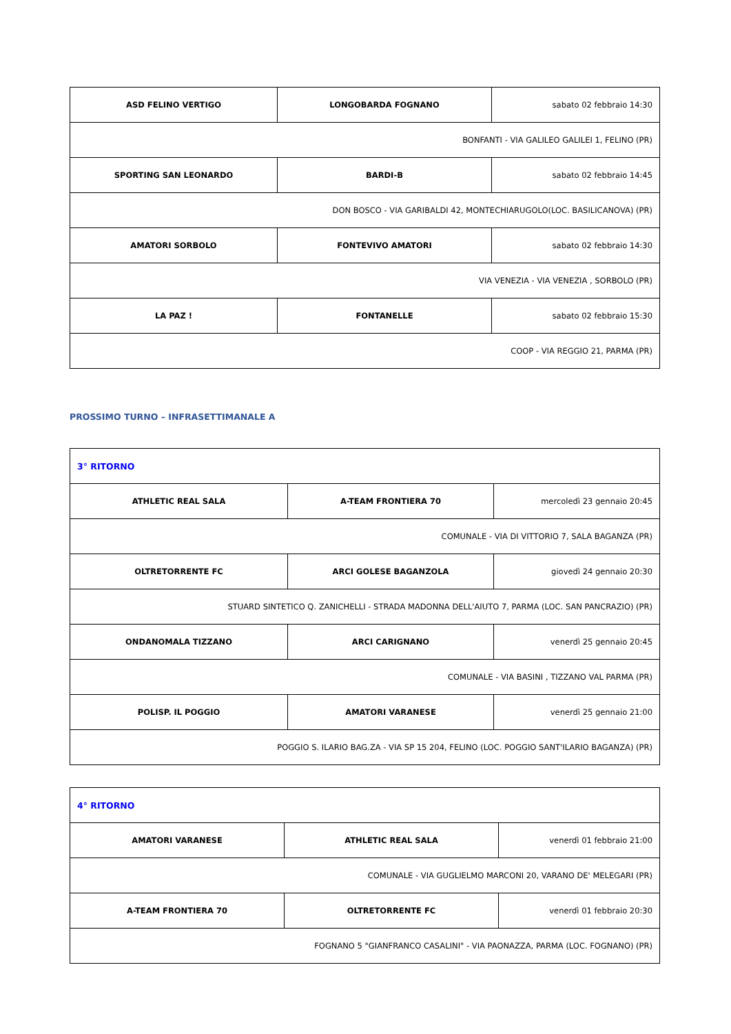| ASD FELINO VERTIGO | LONGOBARDA FOGNANO | sabato 02 febbraio 14:30 |
| BONFANTI - VIA GALILEO GALILEI 1, FELINO (PR) | | |
| SPORTING SAN LEONARDO | BARDI-B | sabato 02 febbraio 14:45 |
| DON BOSCO - VIA GARIBALDI 42, MONTECHIARUGOLO(LOC. BASILICANOVA) (PR) | | |
| AMATORI SORBOLO | FONTEVIVO AMATORI | sabato 02 febbraio 14:30 |
| VIA VENEZIA - VIA VENEZIA , SORBOLO (PR) | | |
| LA PAZ ! | FONTANELLE | sabato 02 febbraio 15:30 |
| COOP - VIA REGGIO 21, PARMA (PR) | | |
PROSSIMO TURNO – INFRASETTIMANALE A
| 3° RITORNO | | |
| ATHLETIC REAL SALA | A-TEAM FRONTIERA 70 | mercoledì 23 gennaio 20:45 |
| COMUNALE - VIA DI VITTORIO 7, SALA BAGANZA (PR) | | |
| OLTRETORRENTE FC | ARCI GOLESE BAGANZOLA | giovedì 24 gennaio 20:30 |
| STUARD SINTETICO Q. ZANICHELLI - STRADA MADONNA DELL'AIUTO 7, PARMA (LOC. SAN PANCRAZIO) (PR) | | |
| ONDANOMALA TIZZANO | ARCI CARIGNANO | venerdì 25 gennaio 20:45 |
| COMUNALE - VIA BASINI , TIZZANO VAL PARMA (PR) | | |
| POLISP. IL POGGIO | AMATORI VARANESE | venerdì 25 gennaio 21:00 |
| POGGIO S. ILARIO BAG.ZA - VIA SP 15 204, FELINO (LOC. POGGIO SANT'ILARIO BAGANZA) (PR) | | |
| 4° RITORNO | | |
| AMATORI VARANESE | ATHLETIC REAL SALA | venerdì 01 febbraio 21:00 |
| COMUNALE - VIA GUGLIELMO MARCONI 20, VARANO DE' MELEGARI (PR) | | |
| A-TEAM FRONTIERA 70 | OLTRETORRENTE FC | venerdì 01 febbraio 20:30 |
| FOGNANO 5 "GIANFRANCO CASALINI" - VIA PAONAZZA, PARMA (LOC. FOGNANO) (PR) | | |